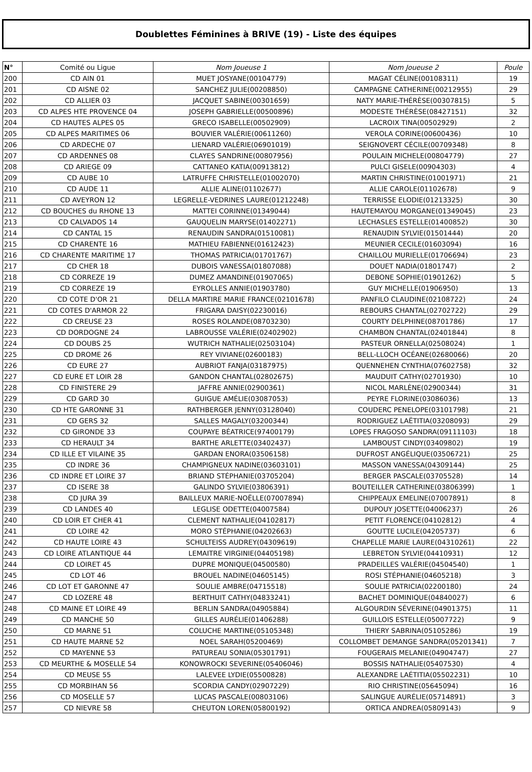Doublettes Féminines à BRIVE (19) - Liste des équipes
| N° | Comité ou Ligue | Nom Joueuse 1 | Nom Joueuse 2 | Poule |
| --- | --- | --- | --- | --- |
| 200 | CD AIN 01 | MUET JOSYANE(00104779) | MAGAT CÉLINE(00108311) | 19 |
| 201 | CD AISNE 02 | SANCHEZ JULIE(00208850) | CAMPAGNE CATHERINE(00212955) | 29 |
| 202 | CD ALLIER 03 | JACQUET SABINE(00301659) | NATY MARIE-THÉRÈSE(00307815) | 5 |
| 203 | CD ALPES HTE PROVENCE 04 | JOSEPH GABRIELLE(00500896) | MODESTE THÉRÈSE(08427151) | 32 |
| 204 | CD HAUTES ALPES 05 | GRECO ISABELLE(00502909) | LACROIX TINA(00502929) | 2 |
| 205 | CD ALPES MARITIMES 06 | BOUVIER VALÉRIE(00611260) | VEROLA CORINE(00600436) | 10 |
| 206 | CD ARDECHE 07 | LIENARD VALÉRIE(06901019) | SEIGNOVERT CÉCILE(00709348) | 8 |
| 207 | CD ARDENNES 08 | CLAYES SANDRINE(00807956) | POULAIN MICHELE(00804779) | 27 |
| 208 | CD ARIEGE 09 | CATTANEO KATIA(00913812) | PULCI GISELE(00904303) | 4 |
| 209 | CD AUBE 10 | LATRUFFE CHRISTELLE(01002070) | MARTIN CHRISTINE(01001971) | 21 |
| 210 | CD AUDE 11 | ALLIE ALINE(01102677) | ALLIE CAROLE(01102678) | 9 |
| 211 | CD AVEYRON 12 | LEGRELLE-VEDRINES LAURE(01212248) | TERRISSE ELODIE(01213325) | 30 |
| 212 | CD BOUCHES du RHONE 13 | MATTEI CORINNE(01349044) | HAUTEMAYOU MORGANE(01349045) | 23 |
| 213 | CD CALVADOS 14 | GAUQUELIN MARYSE(01402271) | LECHASLES ESTELLE(01400852) | 30 |
| 214 | CD CANTAL 15 | RENAUDIN SANDRA(01510081) | RENAUDIN SYLVIE(01501444) | 20 |
| 215 | CD CHARENTE 16 | MATHIEU FABIENNE(01612423) | MEUNIER CECILE(01603094) | 16 |
| 216 | CD CHARENTE MARITIME 17 | THOMAS PATRICIA(01701767) | CHAILLOU MURIELLE(01706694) | 23 |
| 217 | CD CHER 18 | DUBOIS VANESSA(01807088) | DOUET NADIA(01801747) | 2 |
| 218 | CD CORREZE 19 | DUMEZ AMANDINE(01907065) | DEBONE SOPHIE(01901262) | 5 |
| 219 | CD CORREZE 19 | EYROLLES ANNIE(01903780) | GUY MICHELLE(01906950) | 13 |
| 220 | CD COTE D'OR 21 | DELLA MARTIRE MARIE FRANCE(02101678) | PANFILO CLAUDINE(02108722) | 24 |
| 221 | CD COTES D'ARMOR 22 | FRIGARA DAISY(02230016) | REBOURS CHANTAL(02702722) | 29 |
| 222 | CD CREUSE 23 | ROSES ROLANDE(08703230) | COURTY DELPHINE(08701786) | 17 |
| 223 | CD DORDOGNE 24 | LABROUSSE VALÉRIE(02402902) | CHAMBON CHANTAL(02401844) | 8 |
| 224 | CD DOUBS 25 | WUTRICH NATHALIE(02503104) | PASTEUR ORNELLA(02508024) | 1 |
| 225 | CD DROME 26 | REY VIVIANE(02600183) | BELL-LLOCH OCÉANE(02680066) | 20 |
| 226 | CD EURE 27 | AUBRIOT FANJA(03187975) | QUENNEHEN CYNTHIA(07602758) | 32 |
| 227 | CD EURE ET LOIR 28 | GANDON CHANTAL(02802675) | MAUDUIT CATHY(02701930) | 10 |
| 228 | CD FINISTERE 29 | JAFFRE ANNIE(02900361) | NICOL MARLÈNE(02900344) | 31 |
| 229 | CD GARD 30 | GUIGUE AMÉLIE(03087053) | PEYRE FLORINE(03086036) | 13 |
| 230 | CD HTE GARONNE 31 | RATHBERGER JENNY(03128040) | COUDERC PENELOPE(03101798) | 21 |
| 231 | CD GERS 32 | SALLES MAGALY(03200344) | RODRIGUEZ LAËTITIA(03208093) | 29 |
| 232 | CD GIRONDE 33 | COUPAYE BÉATRICE(97400179) | LOPES FRAGOSO SANDRA(09111103) | 18 |
| 233 | CD HERAULT 34 | BARTHE ARLETTE(03402437) | LAMBOUST CINDY(03409802) | 19 |
| 234 | CD ILLE ET VILAINE 35 | GARDAN ENORA(03506158) | DUFROST ANGÉLIQUE(03506721) | 25 |
| 235 | CD INDRE 36 | CHAMPIGNEUX NADINE(03603101) | MASSON VANESSA(04309144) | 25 |
| 236 | CD INDRE ET LOIRE 37 | BRIAND STÉPHANIE(03705204) | BERGER PASCALE(03705528) | 14 |
| 237 | CD ISERE 38 | GALINDO SYLVIE(03806391) | BOUTEILLER CATHERINE(03806399) | 1 |
| 238 | CD JURA 39 | BAILLEUX MARIE-NOËLLE(07007894) | CHIPPEAUX EMELINE(07007891) | 8 |
| 239 | CD LANDES 40 | LEGLISE ODETTE(04007584) | DUPOUY JOSETTE(04006237) | 26 |
| 240 | CD LOIR ET CHER 41 | CLEMENT NATHALIE(04102817) | PETIT FLORENCE(04102812) | 4 |
| 241 | CD LOIRE 42 | MORO STÉPHANIE(04202663) | GOUTTE LUCILE(04205737) | 6 |
| 242 | CD HAUTE LOIRE 43 | SCHULTEISS AUDREY(04309619) | CHAPELLE MARIE LAURE(04310261) | 22 |
| 243 | CD LOIRE ATLANTIQUE 44 | LEMAITRE VIRGINIE(04405198) | LEBRETON SYLVIE(04410931) | 12 |
| 244 | CD LOIRET 45 | DUPRE MONIQUE(04500580) | PRADEILLES VALÉRIE(04504540) | 1 |
| 245 | CD LOT 46 | BROUEL NADINE(04605145) | ROSI STÉPHANIE(04605218) | 3 |
| 246 | CD LOT ET GARONNE 47 | SOULIE AMBRE(04715518) | SOULIE PATRICIA(02200180) | 24 |
| 247 | CD LOZERE 48 | BERTHUIT CATHY(04833241) | BACHET DOMINIQUE(04840027) | 6 |
| 248 | CD MAINE ET LOIRE 49 | BERLIN SANDRA(04905884) | ALGOURDIN SÉVERINE(04901375) | 11 |
| 249 | CD MANCHE 50 | GILLES AURÉLIE(01406288) | GUILLOIS ESTELLE(05007722) | 9 |
| 250 | CD MARNE 51 | COLUCHE MARTINE(05105348) | THIERY SABRINA(05105286) | 19 |
| 251 | CD HAUTE MARNE 52 | NOEL SARAH(05200469) | COLLOMBET DEMANGE SANDRA(05201341) | 7 |
| 252 | CD MAYENNE 53 | PATUREAU SONIA(05301791) | FOUGERAIS MELANIE(04904747) | 27 |
| 253 | CD MEURTHE & MOSELLE 54 | KONOWROCKI SEVERINE(05406046) | BOSSIS NATHALIE(05407530) | 4 |
| 254 | CD MEUSE 55 | LALEVEE LYDIE(05500828) | ALEXANDRE LAÉTITIA(05502231) | 10 |
| 255 | CD MORBIHAN 56 | SCORDIA CANDY(02907229) | RIO CHRISTINE(05645094) | 16 |
| 256 | CD MOSELLE 57 | LUCAS PASCALE(00803106) | SALINGUE AURÉLIE(05714891) | 3 |
| 257 | CD NIEVRE 58 | CHEUTON LOREN(05800192) | ORTICA ANDREA(05809143) | 9 |